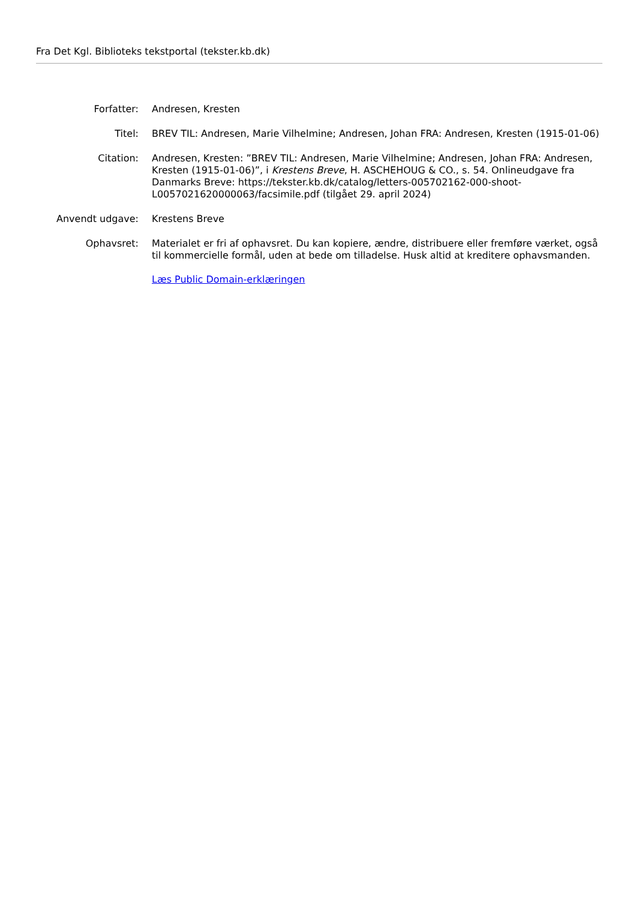Fra Det Kgl. Biblioteks tekstportal (tekster.kb.dk)
| Forfatter: | Andresen, Kresten |
| Titel: | BREV TIL: Andresen, Marie Vilhelmine; Andresen, Johan FRA: Andresen, Kresten (1915-01-06) |
| Citation: | Andresen, Kresten: ”BREV TIL: Andresen, Marie Vilhelmine; Andresen, Johan FRA: Andresen, Kresten (1915-01-06)”, i Krestens Breve , H. ASCHEHOUG & CO., s. 54. Onlineudgave fra Danmarks Breve: https://tekster.kb.dk/catalog/letters-005702162-000-shoot-L0057021620000063/facsimile.pdf (tilgået 29. april 2024) |
| Anvendt udgave: | Krestens Breve |
| Ophavsret: | Materialet er fri af ophavsret. Du kan kopiere, ændre, distribuere eller fremføre værket, også til kommercielle formål, uden at bede om tilladelse. Husk altid at kreditere ophavsmanden. Læs Public Domain-erklæringen |